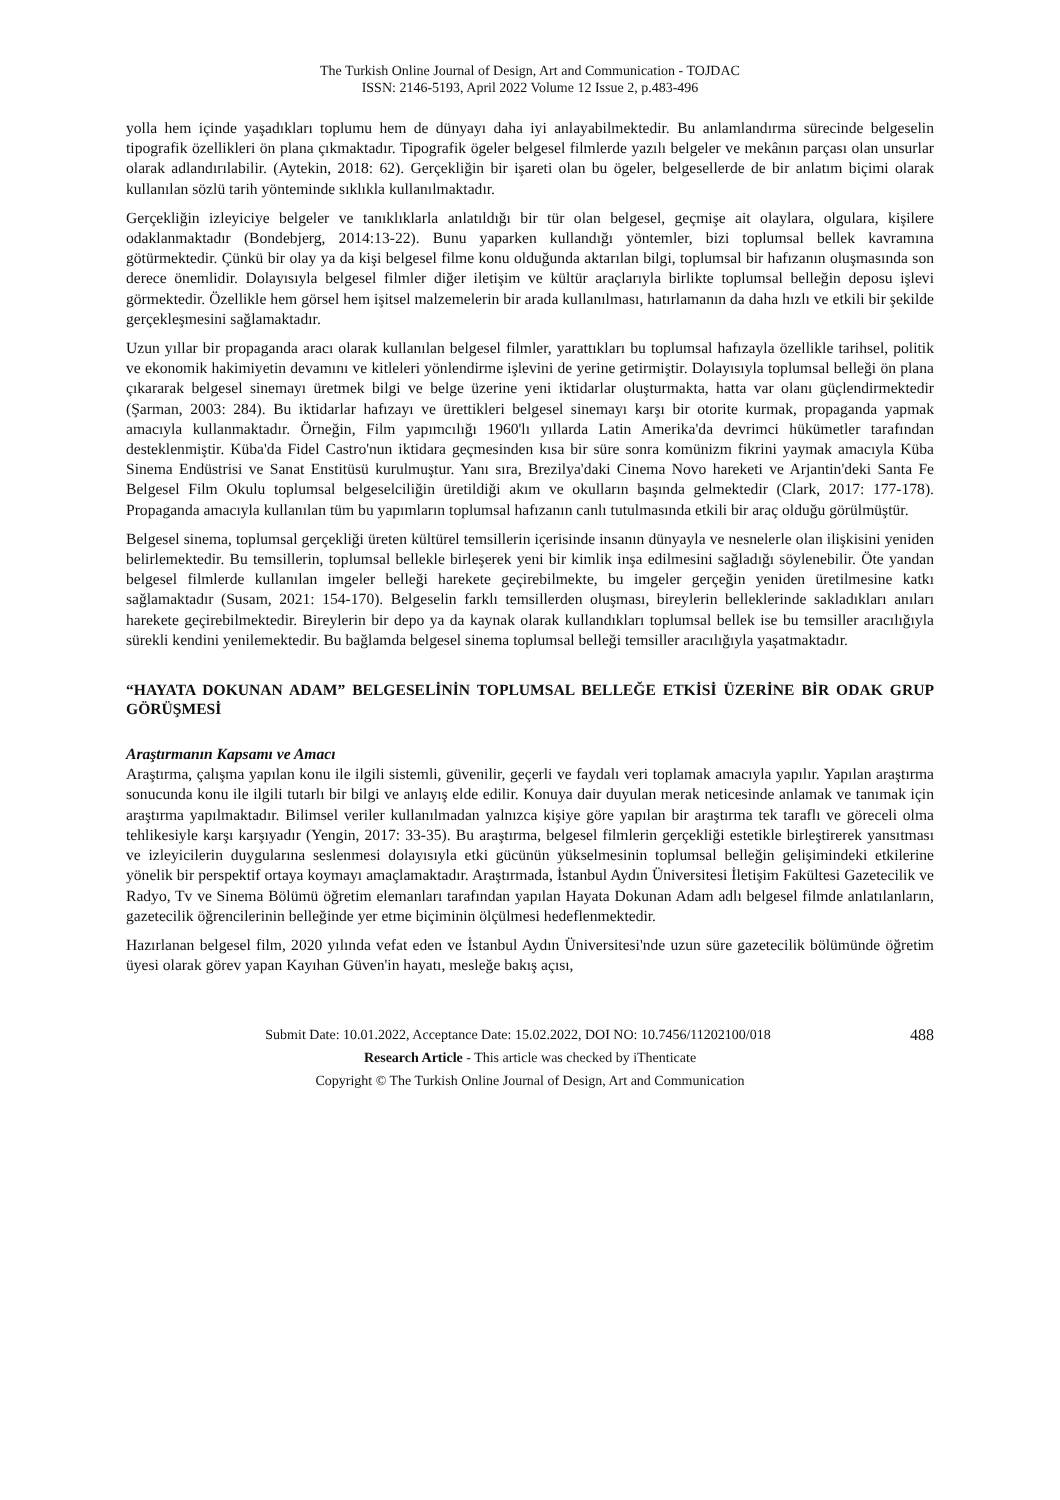The Turkish Online Journal of Design, Art and Communication - TOJDAC
ISSN: 2146-5193, April 2022 Volume 12 Issue 2, p.483-496
yolla hem içinde yaşadıkları toplumu hem de dünyayı daha iyi anlayabilmektedir. Bu anlamlandırma sürecinde belgeselin tipografik özellikleri ön plana çıkmaktadır. Tipografik ögeler belgesel filmlerde yazılı belgeler ve mekânın parçası olan unsurlar olarak adlandırılabilir. (Aytekin, 2018: 62). Gerçekliğin bir işareti olan bu ögeler, belgesellerde de bir anlatım biçimi olarak kullanılan sözlü tarih yönteminde sıklıkla kullanılmaktadır.
Gerçekliğin izleyiciye belgeler ve tanıklıklarla anlatıldığı bir tür olan belgesel, geçmişe ait olaylara, olgulara, kişilere odaklanmaktadır (Bondebjerg, 2014:13-22). Bunu yaparken kullandığı yöntemler, bizi toplumsal bellek kavramına götürmektedir. Çünkü bir olay ya da kişi belgesel filme konu olduğunda aktarılan bilgi, toplumsal bir hafızanın oluşmasında son derece önemlidir. Dolayısıyla belgesel filmler diğer iletişim ve kültür araçlarıyla birlikte toplumsal belleğin deposu işlevi görmektedir. Özellikle hem görsel hem işitsel malzemelerin bir arada kullanılması, hatırlamanın da daha hızlı ve etkili bir şekilde gerçekleşmesini sağlamaktadır.
Uzun yıllar bir propaganda aracı olarak kullanılan belgesel filmler, yarattıkları bu toplumsal hafızayla özellikle tarihsel, politik ve ekonomik hakimiyetin devamını ve kitleleri yönlendirme işlevini de yerine getirmiştir. Dolayısıyla toplumsal belleği ön plana çıkararak belgesel sinemayı üretmek bilgi ve belge üzerine yeni iktidarlar oluşturmakta, hatta var olanı güçlendirmektedir (Şarman, 2003: 284). Bu iktidarlar hafızayı ve ürettikleri belgesel sinemayı karşı bir otorite kurmak, propaganda yapmak amacıyla kullanmaktadır. Örneğin, Film yapımcılığı 1960'lı yıllarda Latin Amerika'da devrimci hükümetler tarafından desteklenmiştir. Küba'da Fidel Castro'nun iktidara geçmesinden kısa bir süre sonra komünizm fikrini yaymak amacıyla Küba Sinema Endüstrisi ve Sanat Enstitüsü kurulmuştur. Yanı sıra, Brezilya'daki Cinema Novo hareketi ve Arjantin'deki Santa Fe Belgesel Film Okulu toplumsal belgeselciliğin üretildiği akım ve okulların başında gelmektedir (Clark, 2017: 177-178). Propaganda amacıyla kullanılan tüm bu yapımların toplumsal hafızanın canlı tutulmasında etkili bir araç olduğu görülmüştür.
Belgesel sinema, toplumsal gerçekliği üreten kültürel temsillerin içerisinde insanın dünyayla ve nesnelerle olan ilişkisini yeniden belirlemektedir. Bu temsillerin, toplumsal bellekle birleşerek yeni bir kimlik inşa edilmesini sağladığı söylenebilir. Öte yandan belgesel filmlerde kullanılan imgeler belleği harekete geçirebilmekte, bu imgeler gerçeğin yeniden üretilmesine katkı sağlamaktadır (Susam, 2021: 154-170). Belgeselin farklı temsillerden oluşması, bireylerin belleklerinde sakladıkları anıları harekete geçirebilmektedir. Bireylerin bir depo ya da kaynak olarak kullandıkları toplumsal bellek ise bu temsiller aracılığıyla sürekli kendini yenilemektedir. Bu bağlamda belgesel sinema toplumsal belleği temsiller aracılığıyla yaşatmaktadır.
“HAYATA DOKUNAN ADAM” BELGESELİNİN TOPLUMSAL BELLEĞE ETKİSİ ÜZERİNE BİR ODAK GRUP GÖRÜŞMESİ
Araştırmanın Kapsamı ve Amacı
Araştırma, çalışma yapılan konu ile ilgili sistemli, güvenilir, geçerli ve faydalı veri toplamak amacıyla yapılır. Yapılan araştırma sonucunda konu ile ilgili tutarlı bir bilgi ve anlayış elde edilir. Konuya dair duyulan merak neticesinde anlamak ve tanımak için araştırma yapılmaktadır. Bilimsel veriler kullanılmadan yalnızca kişiye göre yapılan bir araştırma tek taraflı ve göreceli olma tehlikesiyle karşı karşıyadır (Yengin, 2017: 33-35). Bu araştırma, belgesel filmlerin gerçekliği estetikle birleştirerek yansıtması ve izleyicilerin duygularına seslenmesi dolayısıyla etki gücünün yükselmesinin toplumsal belleğin gelişimindeki etkilerine yönelik bir perspektif ortaya koymayı amaçlamaktadır. Araştırmada, İstanbul Aydın Üniversitesi İletişim Fakültesi Gazetecilik ve Radyo, Tv ve Sinema Bölümü öğretim elemanları tarafından yapılan Hayata Dokunan Adam adlı belgesel filmde anlatılanların, gazetecilik öğrencilerinin belleğinde yer etme biçiminin ölçülmesi hedeflenmektedir.
Hazırlanan belgesel film, 2020 yılında vefat eden ve İstanbul Aydın Üniversitesi'nde uzun süre gazetecilik bölümünde öğretim üyesi olarak görev yapan Kayıhan Güven'in hayatı, mesleğe bakış açısı,
488 Submit Date: 10.01.2022, Acceptance Date: 15.02.2022, DOI NO: 10.7456/11202100/018
Research Article - This article was checked by iThenticate
Copyright © The Turkish Online Journal of Design, Art and Communication